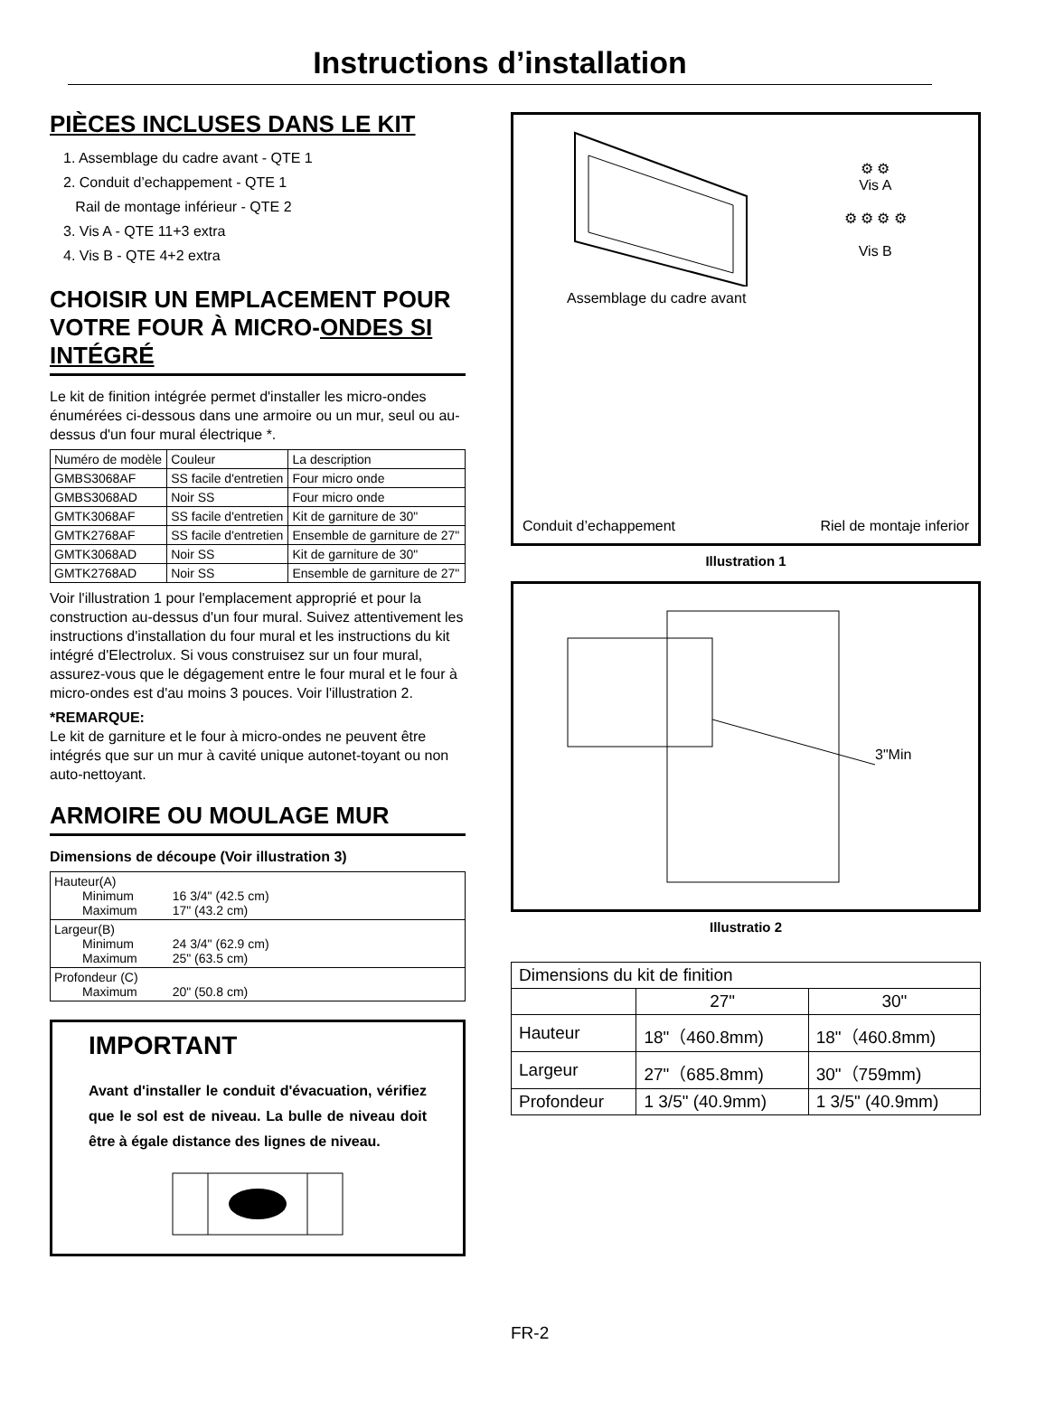Instructions d’installation
PIÈCES INCLUSES DANS LE KIT
1. Assemblage du cadre avant - QTE 1
2. Conduit d’echappement - QTE 1
Rail de montage inférieur - QTE 2
3. Vis A - QTE 11+3 extra
4. Vis B - QTE 4+2 extra
CHOISIR UN EMPLACEMENT POUR VOTRE FOUR À MICRO-ONDES SI INTÉGRÉ
Le kit de finition intégrée permet d'installer les micro-ondes énumérées ci-dessous dans une armoire ou un mur, seul ou au-dessus d'un four mural électrique *.
| Numéro de modèle | Couleur | La description |
| --- | --- | --- |
| GMBS3068AF | SS facile d'entretien | Four micro onde |
| GMBS3068AD | Noir SS | Four micro onde |
| GMTK3068AF | SS facile d'entretien | Kit de garniture de 30" |
| GMTK2768AF | SS facile d'entretien | Ensemble de garniture de 27" |
| GMTK3068AD | Noir SS | Kit de garniture de 30" |
| GMTK2768AD | Noir SS | Ensemble de garniture de 27" |
Voir l'illustration 1 pour l'emplacement approprié et pour la construction au-dessus d'un four mural. Suivez attentivement les instructions d'installation du four mural et les instructions du kit intégré d'Electrolux. Si vous construisez sur un four mural, assurez-vous que le dégagement entre le four mural et le four à micro-ondes est d'au moins 3 pouces. Voir l'illustration 2.
*REMARQUE:
Le kit de garniture et le four à micro-ondes ne peuvent être intégrés que sur un mur à cavité unique autonet-toyant ou non auto-nettoyant.
ARMOIRE OU MOULAGE MUR
Dimensions de découpe (Voir illustration 3)
| Hauteur(A) Minimum 16 3/4" (42.5 cm) Maximum 17" (43.2 cm) |
| Largeur(B) Minimum 24 3/4" (62.9 cm) Maximum 25" (63.5 cm) |
| Profondeur (C) Maximum 20" (50.8 cm) |
IMPORTANT
Avant d'installer le conduit d'évacuation, vérifiez que le sol est de niveau. La bulle de niveau doit être à égale distance des lignes de niveau.
Assemblage du cadre avant
⚙ ⚙
Vis A
⚙ ⚙ ⚙ ⚙
Vis B
Conduit d’echappement
Riel de montaje inferior
Illustration 1
3"Min
Illustratio 2
| Dimensions du kit de finition | | |
| | 27" | 30" |
| Hauteur | 18"（460.8mm) | 18"（460.8mm) |
| Largeur | 27"（685.8mm) | 30"（759mm) |
| Profondeur | 1 3/5" (40.9mm) | 1 3/5" (40.9mm) |
FR-2